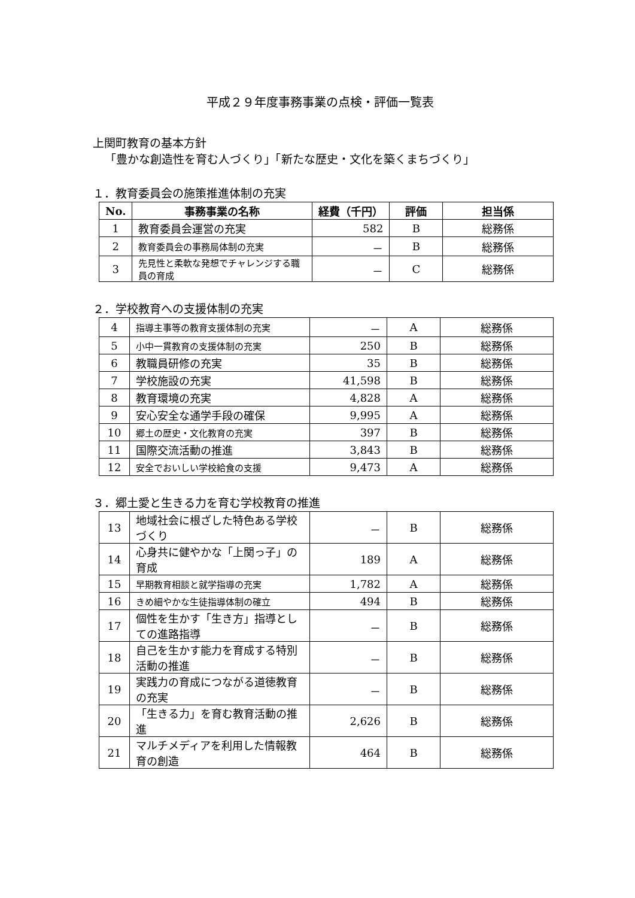平成２９年度事務事業の点検・評価一覧表
上関町教育の基本方針
「豊かな創造性を育む人づくり」「新たな歴史・文化を築くまちづくり」
１．教育委員会の施策推進体制の充実
| No. | 事務事業の名称 | 経費（千円） | 評価 | 担当係 |
| --- | --- | --- | --- | --- |
| 1 | 教育委員会運営の充実 | 582 | B | 総務係 |
| 2 | 教育委員会の事務局体制の充実 | － | B | 総務係 |
| 3 | 先見性と柔軟な発想でチャレンジする職員の育成 | － | C | 総務係 |
２．学校教育への支援体制の充実
| 4 | 指導主事等の教育支援体制の充実 | － | A | 総務係 |
| 5 | 小中一貫教育の支援体制の充実 | 250 | B | 総務係 |
| 6 | 教職員研修の充実 | 35 | B | 総務係 |
| 7 | 学校施設の充実 | 41,598 | B | 総務係 |
| 8 | 教育環境の充実 | 4,828 | A | 総務係 |
| 9 | 安心安全な通学手段の確保 | 9,995 | A | 総務係 |
| 10 | 郷土の歴史・文化教育の充実 | 397 | B | 総務係 |
| 11 | 国際交流活動の推進 | 3,843 | B | 総務係 |
| 12 | 安全でおいしい学校給食の支援 | 9,473 | A | 総務係 |
３．郷土愛と生きる力を育む学校教育の推進
| 13 | 地域社会に根ざした特色ある学校づくり | － | B | 総務係 |
| 14 | 心身共に健やかな「上関っ子」の育成 | 189 | A | 総務係 |
| 15 | 早期教育相談と就学指導の充実 | 1,782 | A | 総務係 |
| 16 | きめ細やかな生徒指導体制の確立 | 494 | B | 総務係 |
| 17 | 個性を生かす「生き方」指導としての進路指導 | － | B | 総務係 |
| 18 | 自己を生かす能力を育成する特別活動の推進 | － | B | 総務係 |
| 19 | 実践力の育成につながる道徳教育の充実 | － | B | 総務係 |
| 20 | 「生きる力」を育む教育活動の推進 | 2,626 | B | 総務係 |
| 21 | マルチメディアを利用した情報教育の創造 | 464 | B | 総務係 |